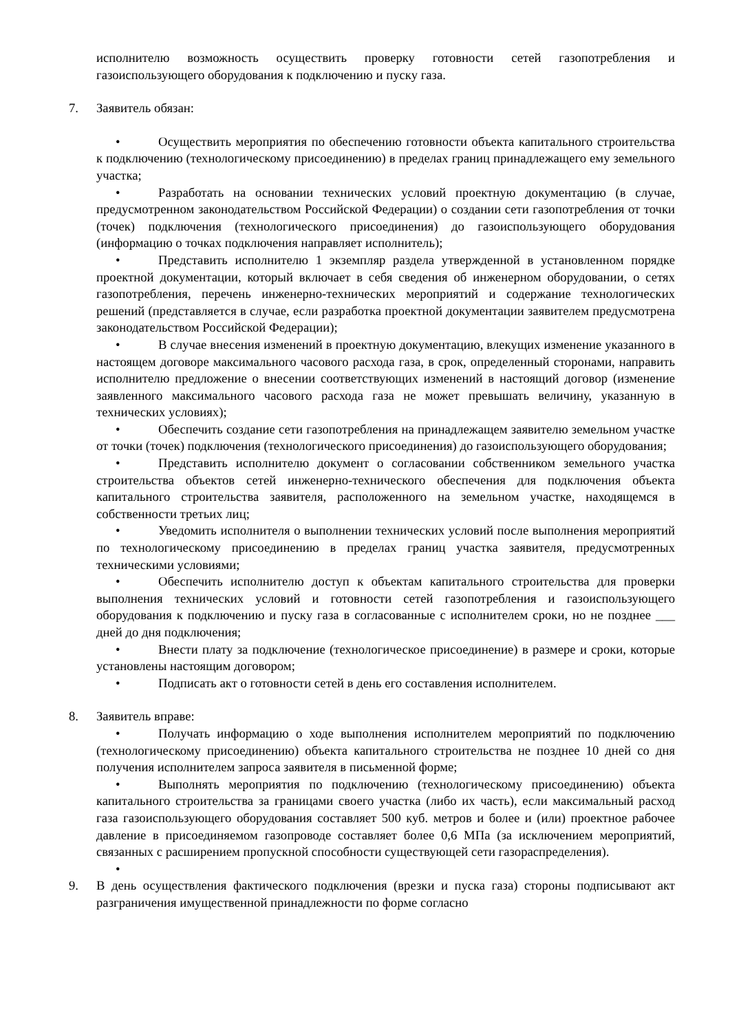исполнителю возможность осуществить проверку готовности сетей газопотребления и газоиспользующего оборудования к подключению и пуску газа.
7. Заявитель обязан:
• Осуществить мероприятия по обеспечению готовности объекта капитального строительства к подключению (технологическому присоединению) в пределах границ принадлежащего ему земельного участка;
• Разработать на основании технических условий проектную документацию (в случае, предусмотренном законодательством Российской Федерации) о создании сети газопотребления от точки (точек) подключения (технологического присоединения) до газоиспользующего оборудования (информацию о точках подключения направляет исполнитель);
• Представить исполнителю 1 экземпляр раздела утвержденной в установленном порядке проектной документации, который включает в себя сведения об инженерном оборудовании, о сетях газопотребления, перечень инженерно-технических мероприятий и содержание технологических решений (представляется в случае, если разработка проектной документации заявителем предусмотрена законодательством Российской Федерации);
• В случае внесения изменений в проектную документацию, влекущих изменение указанного в настоящем договоре максимального часового расхода газа, в срок, определенный сторонами, направить исполнителю предложение о внесении соответствующих изменений в настоящий договор (изменение заявленного максимального часового расхода газа не может превышать величину, указанную в технических условиях);
• Обеспечить создание сети газопотребления на принадлежащем заявителю земельном участке от точки (точек) подключения (технологического присоединения) до газоиспользующего оборудования;
• Представить исполнителю документ о согласовании собственником земельного участка строительства объектов сетей инженерно-технического обеспечения для подключения объекта капитального строительства заявителя, расположенного на земельном участке, находящемся в собственности третьих лиц;
• Уведомить исполнителя о выполнении технических условий после выполнения мероприятий по технологическому присоединению в пределах границ участка заявителя, предусмотренных техническими условиями;
• Обеспечить исполнителю доступ к объектам капитального строительства для проверки выполнения технических условий и готовности сетей газопотребления и газоиспользующего оборудования к подключению и пуску газа в согласованные с исполнителем сроки, но не позднее ___ дней до дня подключения;
• Внести плату за подключение (технологическое присоединение) в размере и сроки, которые установлены настоящим договором;
• Подписать акт о готовности сетей в день его составления исполнителем.
8. Заявитель вправе:
• Получать информацию о ходе выполнения исполнителем мероприятий по подключению (технологическому присоединению) объекта капитального строительства не позднее 10 дней со дня получения исполнителем запроса заявителя в письменной форме;
• Выполнять мероприятия по подключению (технологическому присоединению) объекта капитального строительства за границами своего участка (либо их часть), если максимальный расход газа газоиспользующего оборудования составляет 500 куб. метров и более и (или) проектное рабочее давление в присоединяемом газопроводе составляет более 0,6 МПа (за исключением мероприятий, связанных с расширением пропускной способности существующей сети газораспределения).
•
9. В день осуществления фактического подключения (врезки и пуска газа) стороны подписывают акт разграничения имущественной принадлежности по форме согласно